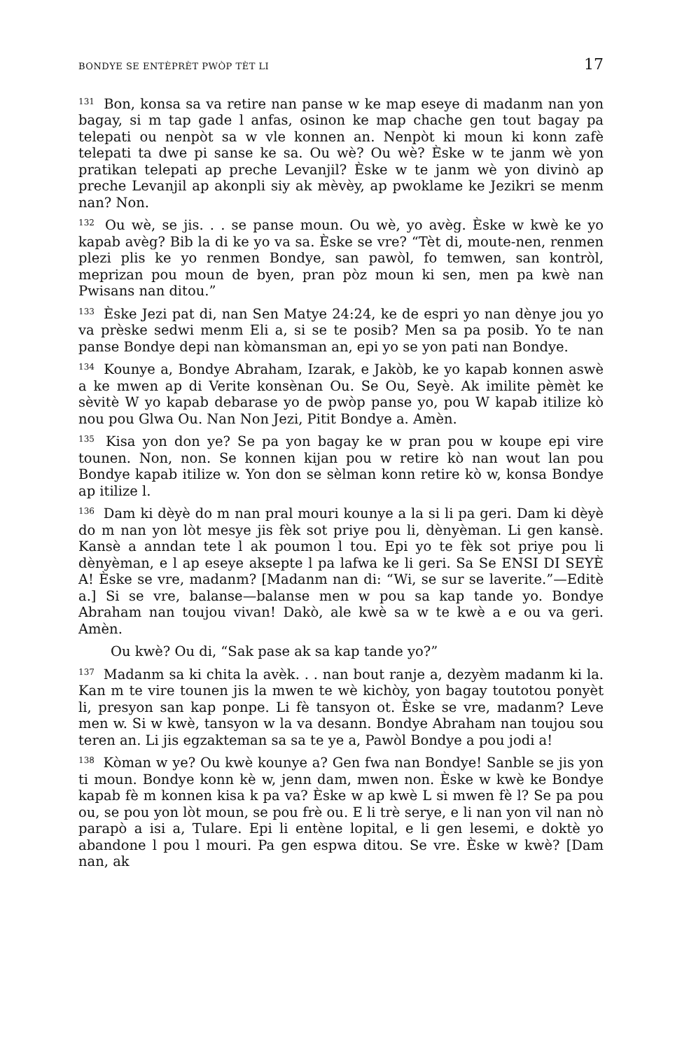BONDYE SE ENTÈPRÈT PWÒP TÈT LI 17
<sup>131</sup> Bon, konsa sa va retire nan panse w ke map eseye di madanm nan yon bagay, si m tap gade l anfas, osinon ke map chache gen tout bagay pa telepati ou nenpòt sa w vle konnen an. Nenpòt ki moun ki konn zafè telepati ta dwe pi sanse ke sa. Ou wè? Ou wè? Èske w te janm wè yon pratikan telepati ap preche Levanjil? Èske w te janm wè yon divinò ap preche Levanjil ap akonpli siy ak mèvèy, ap pwoklame ke Jezikri se menm nan? Non.
<sup>132</sup> Ou wè, se jis. . . se panse moun. Ou wè, yo avèg. Èske w kwè ke yo kapab avèg? Bib la di ke yo va sa. Èske se vre? “Tèt di, moute-nen, renmen plezi plis ke yo renmen Bondye, san pawòl, fo temwen, san kontròl, meprizan pou moun de byen, pran pòz moun ki sen, men pa kwè nan Pwisans nan ditou.”
<sup>133</sup> Èske Jezi pat di, nan Sen Matye 24:24, ke de espri yo nan dènye jou yo va prèske sedwi menm Eli a, si se te posib? Men sa pa posib. Yo te nan panse Bondye depi nan kòmansman an, epi yo se yon pati nan Bondye.
<sup>134</sup> Kounye a, Bondye Abraham, Izarak, e Jakòb, ke yo kapab konnen aswè a ke mwen ap di Verite konsènan Ou. Se Ou, Seyè. Ak imilite pèmèt ke sèvitè W yo kapab debarase yo de pwòp panse yo, pou W kapab itilize kò nou pou Glwa Ou. Nan Non Jezi, Pitit Bondye a. Amèn.
<sup>135</sup> Kisa yon don ye? Se pa yon bagay ke w pran pou w koupe epi vire tounen. Non, non. Se konnen kijan pou w retire kò nan wout lan pou Bondye kapab itilize w. Yon don se sèlman konn retire kò w, konsa Bondye ap itilize l.
<sup>136</sup> Dam ki dèyè do m nan pral mouri kounye a la si li pa geri. Dam ki dèyè do m nan yon lòt mesye jis fèk sot priye pou li, dènyèman. Li gen kansè. Kansè a anndan tete l ak poumon l tou. Epi yo te fèk sot priye pou li dènyèman, e l ap eseye aksepte l pa lafwa ke li geri. Sa Se ENSI DI SEYÈ A! Èske se vre, madanm? [Madanm nan di: “Wi, se sur se laverite.”—Editè a.] Si se vre, balanse—balanse men w pou sa kap tande yo. Bondye Abraham nan toujou vivan! Dakò, ale kwè sa w te kwè a e ou va geri. Amèn.
Ou kwè? Ou di, “Sak pase ak sa kap tande yo?”
<sup>137</sup> Madanm sa ki chita la avèk. . . nan bout ranje a, dezyèm madanm ki la. Kan m te vire tounen jis la mwen te wè kichòy, yon bagay toutotou ponyèt li, presyon san kap ponpe. Li fè tansyon ot. Èske se vre, madanm? Leve men w. Si w kwè, tansyon w la va desann. Bondye Abraham nan toujou sou teren an. Li jis egzakteman sa sa te ye a, Pawòl Bondye a pou jodi a!
<sup>138</sup> Kòman w ye? Ou kwè kounye a? Gen fwa nan Bondye! Sanble se jis yon ti moun. Bondye konn kè w, jenn dam, mwen non. Èske w kwè ke Bondye kapab fè m konnen kisa k pa va? Èske w ap kwè L si mwen fè l? Se pa pou ou, se pou yon lòt moun, se pou frè ou. E li trè serye, e li nan yon vil nan nò parapò a isi a, Tulare. Epi li entène lopital, e li gen lesemi, e doktè yo abandone l pou l mouri. Pa gen espwa ditou. Se vre. Èske w kwè? [Dam nan, ak